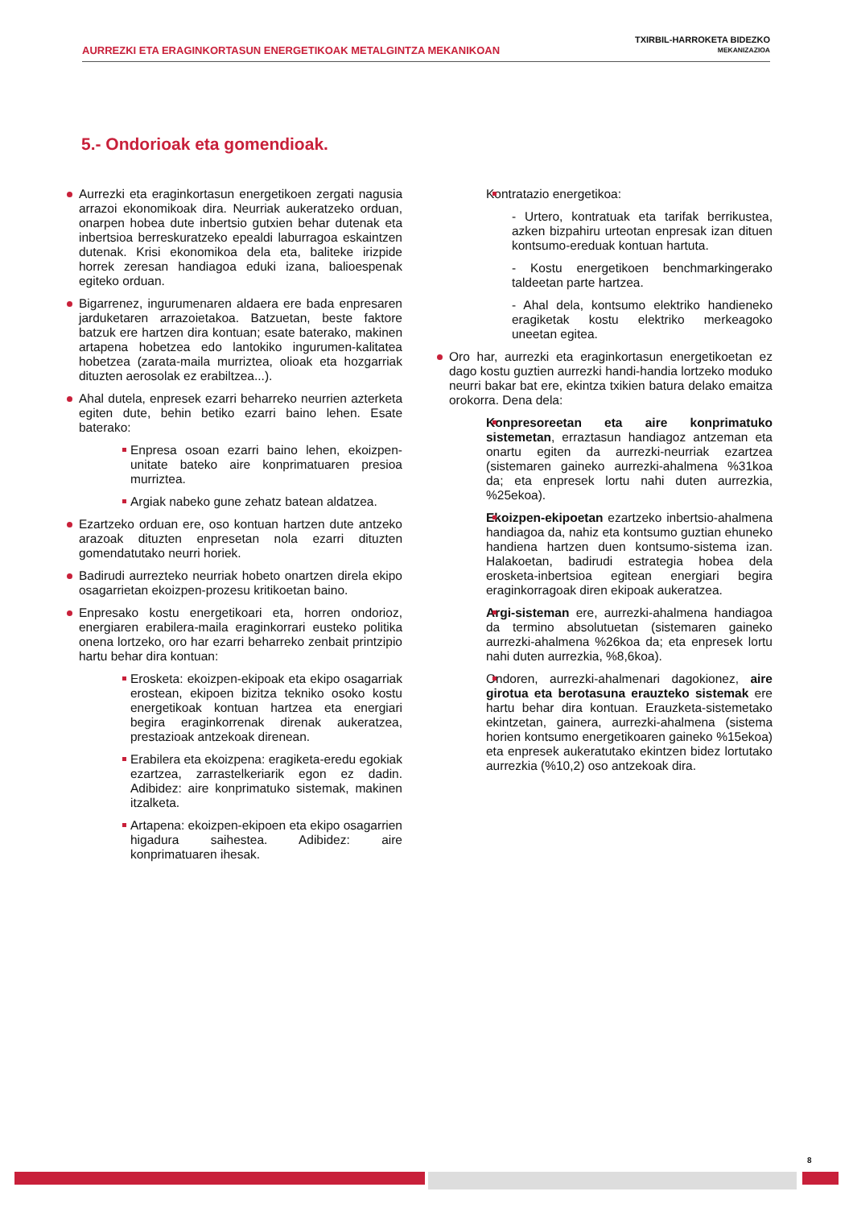AURREZKI ETA ERAGINKORTASUN ENERGETIKOAK METALGINTZA MEKANIKOAN
TXIRBIL-HARROKETA BIDEZKO
MEKANIZAZIOA
5.- Ondorioak eta gomendioak.
Aurrezki eta eraginkortasun energetikoen zergati nagusia arrazoi ekonomikoak dira. Neurriak aukeratzeko orduan, onarpen hobea dute inbertsio gutxien behar dutenak eta inbertsioa berreskuratzeko epealdi laburragoa eskaintzen dutenak. Krisi ekonomikoa dela eta, baliteke irizpide horrek zeresan handiagoa eduki izana, balioespenak egiteko orduan.
Bigarrenez, ingurumenaren aldaera ere bada enpresaren jarduketaren arrazoietakoa. Batzuetan, beste faktore batzuk ere hartzen dira kontuan; esate baterako, makinen artapena hobetzea edo lantokiko ingurumen-kalitatea hobetzea (zarata-maila murriztea, olioak eta hozgarriak dituzten aerosolak ez erabiltzea...).
Ahal dutela, enpresek ezarri beharreko neurrien azterketa egiten dute, behin betiko ezarri baino lehen. Esate baterako:
Enpresa osoan ezarri baino lehen, ekoizpen-unitate bateko aire konprimatuaren presioa murriztea.
Argiak nabeko gune zehatz batean aldatzea.
Ezartzeko orduan ere, oso kontuan hartzen dute antzeko arazoak dituzten enpresetan nola ezarri dituzten gomendatutako neurri horiek.
Badirudi aurrezteko neurriak hobeto onartzen direla ekipo osagarrietan ekoizpen-prozesu kritikoetan baino.
Enpresako kostu energetikoari eta, horren ondorioz, energiaren erabilera-maila eraginkorrari eusteko politika onena lortzeko, oro har ezarri beharreko zenbait printzipio hartu behar dira kontuan:
Erosketa: ekoizpen-ekipoak eta ekipo osagarriak erostean, ekipoen bizitza tekniko osoko kostu energetikoak kontuan hartzea eta energiari begira eraginkorrenak direnak aukeratzea, prestazioak antzekoak direnean.
Erabilera eta ekoizpena: eragiketa-eredu egokiak ezartzea, zarrastelkeriarik egon ez dadin. Adibidez: aire konprimatuko sistemak, makinen itzalketa.
Artapena: ekoizpen-ekipoen eta ekipo osagarrien higadura saihestea. Adibidez: aire konprimatuaren ihesak.
Kontratazio energetikoa:
- Urtero, kontratuak eta tarifak berrikustea, azken bizpahiru urteotan enpresak izan dituen kontsumo-ereduak kontuan hartuta.
- Kostu energetikoen benchmarkingerako taldeetan parte hartzea.
- Ahal dela, kontsumo elektriko handieneko eragiketak kostu elektriko merkeagoko uneetan egitea.
Oro har, aurrezki eta eraginkortasun energetikoetan ez dago kostu guztien aurrezki handi-handia lortzeko moduko neurri bakar bat ere, ekintza txikien batura delako emaitza orokorra. Dena dela:
Konpresoreetan eta aire konprimatuko sistemetan, erraztasun handiagoz antzeman eta onartu egiten da aurrezki-neurriak ezartzea (sistemaren gaineko aurrezki-ahalmena %31koa da; eta enpresek lortu nahi duten aurrezkia, %25ekoa).
Ekoizpen-ekipoetan ezartzeko inbertsio-ahalmena handiagoa da, nahiz eta kontsumo guztian ehuneko handiena hartzen duen kontsumo-sistema izan. Halakoetan, badirudi estrategia hobea dela erosketa-inbertsioa egitean energiari begira eraginkorragoak diren ekipoak aukeratzea.
Argi-sisteman ere, aurrezki-ahalmena handiagoa da termino absolutuetan (sistemaren gaineko aurrezki-ahalmena %26koa da; eta enpresek lortu nahi duten aurrezkia, %8,6koa).
Ondoren, aurrezki-ahalmenari dagokionez, aire girotua eta berotasuna erauzteko sistemak ere hartu behar dira kontuan. Erauzketa-sistemetako ekintzetan, gainera, aurrezki-ahalmena (sistema horien kontsumo energetikoaren gaineko %15ekoa) eta enpresek aukeratutako ekintzen bidez lortutako aurrezkia (%10,2) oso antzekoak dira.
8